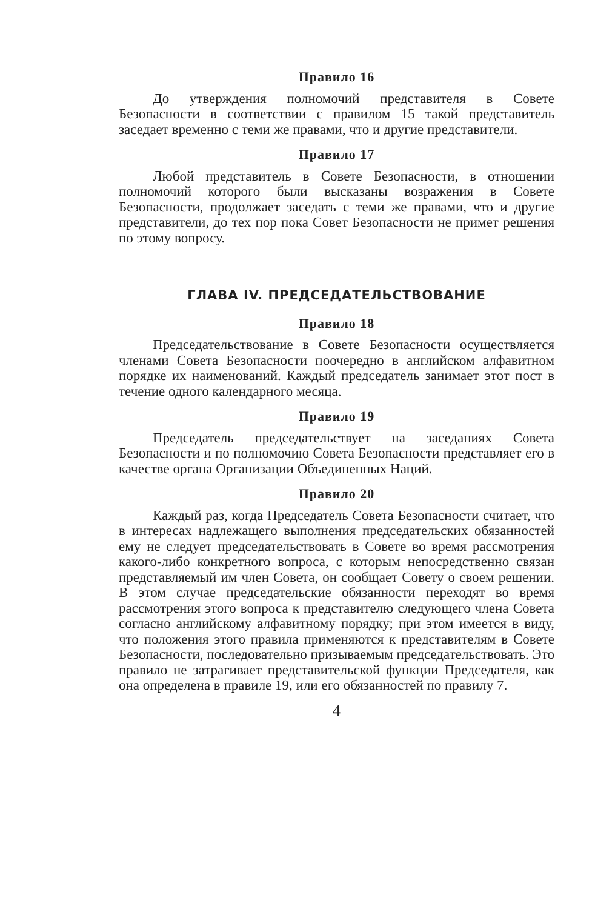Правило 16
До утверждения полномочий представителя в Совете Безопасности в соответствии с правилом 15 такой представитель заседает временно с теми же правами, что и другие представители.
Правило 17
Любой представитель в Совете Безопасности, в отношении полномочий которого были высказаны возражения в Совете Безопасности, продолжает заседать с теми же правами, что и другие представители, до тех пор пока Совет Безопасности не примет решения по этому вопросу.
ГЛАВА IV. ПРЕДСЕДАТЕЛЬСТВОВАНИЕ
Правило 18
Председательствование в Совете Безопасности осуществляется членами Совета Безопасности поочередно в английском алфавитном порядке их наименований. Каждый председатель занимает этот пост в течение одного календарного месяца.
Правило 19
Председатель председательствует на заседаниях Совета Безопасности и по полномочию Совета Безопасности представляет его в качестве органа Организации Объединенных Наций.
Правило 20
Каждый раз, когда Председатель Совета Безопасности считает, что в интересах надлежащего выполнения председательских обязанностей ему не следует председательствовать в Совете во время рассмотрения какого-либо конкретного вопроса, с которым непосредственно связан представляемый им член Совета, он сообщает Совету о своем решении. В этом случае председательские обязанности переходят во время рассмотрения этого вопроса к представителю следующего члена Совета согласно английскому алфавитному порядку; при этом имеется в виду, что положения этого правила применяются к представителям в Совете Безопасности, последовательно призываемым председательствовать. Это правило не затрагивает представительской функции Председателя, как она определена в правиле 19, или его обязанностей по правилу 7.
4